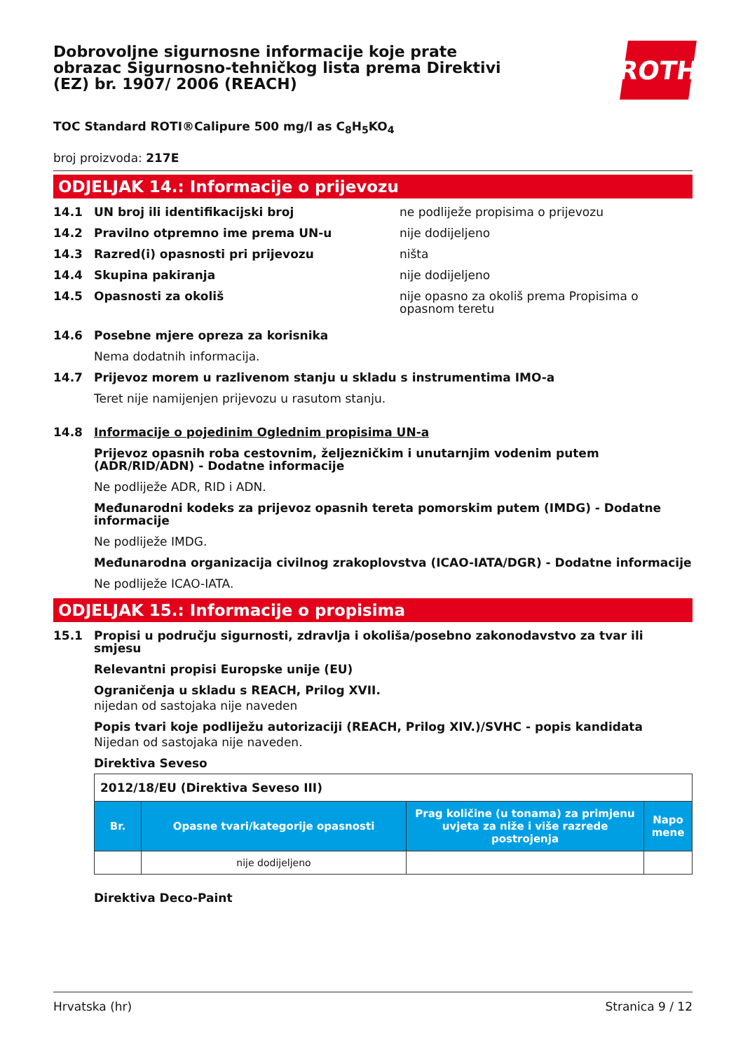Dobrovoljne sigurnosne informacije koje prate obrazac Sigurnosno-tehničkog lista prema Direktivi (EZ) br. 1907/ 2006 (REACH)
ROTH
TOC Standard ROTI®Calipure 500 mg/l as C<sub>8</sub>H<sub>5</sub>KO<sub>4</sub>
broj proizvoda: 217E
ODJELJAK 14.: Informacije o prijevozu
14.1 UN broj ili identifikacijski broj ne podliježe propisima o prijevozu
14.2 Pravilno otpremno ime prema UN-u nije dodijeljeno
14.3 Razred(i) opasnosti pri prijevozu ništa
14.4 Skupina pakiranja nije dodijeljeno
14.5 Opasnosti za okoliš nije opasno za okoliš prema Propisima o opasnom teretu
14.6 Posebne mjere opreza za korisnika
Nema dodatnih informacija.
14.7 Prijevoz morem u razlivenom stanju u skladu s instrumentima IMO-a
Teret nije namijenjen prijevozu u rasutom stanju.
14.8 Informacije o pojedinim Oglednim propisima UN-a
Prijevoz opasnih roba cestovnim, željezničkim i unutarnjim vodenim putem (ADR/RID/ADN) - Dodatne informacije
Ne podliježe ADR, RID i ADN.
Međunarodni kodeks za prijevoz opasnih tereta pomorskim putem (IMDG) - Dodatne informacije
Ne podliježe IMDG.
Međunarodna organizacija civilnog zrakoplovstva (ICAO-IATA/DGR) - Dodatne informacije
Ne podliježe ICAO-IATA.
ODJELJAK 15.: Informacije o propisima
15.1 Propisi u području sigurnosti, zdravlja i okoliša/posebno zakonodavstvo za tvar ili smjesu
Relevantni propisi Europske unije (EU)
Ograničenja u skladu s REACH, Prilog XVII.
nijedan od sastojaka nije naveden
Popis tvari koje podliježu autorizaciji (REACH, Prilog XIV.)/SVHC - popis kandidata
Nijedan od sastojaka nije naveden.
Direktiva Seveso
| 2012/18/EU (Direktiva Seveso III) | | | |
| Br. | Opasne tvari/kategorije opasnosti | Prag količine (u tonama) za primjenu uvjeta za niže i više razrede postrojenja | Napo mene |
| | nije dodijeljeno | | |
Direktiva Deco-Paint
Hrvatska (hr) Stranica 9 / 12